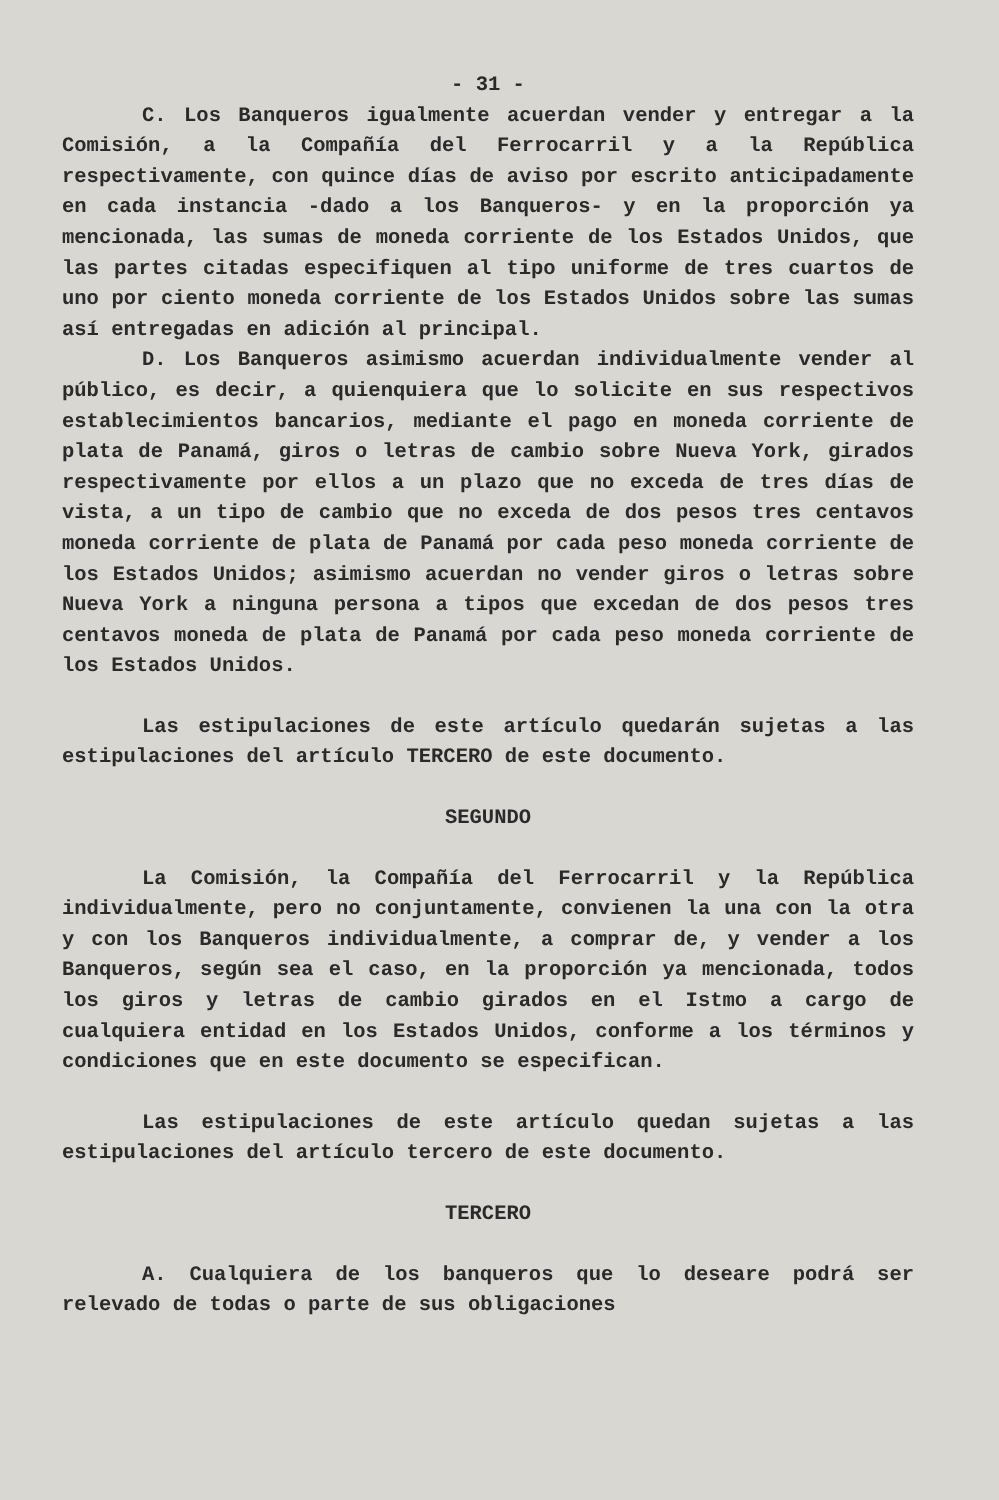- 31 -
C. Los Banqueros igualmente acuerdan vender y entregar a la Comisión, a la Compañía del Ferrocarril y a la República respectivamente, con quince días de aviso por escrito anticipadamente en cada instancia -dado a los Banqueros- y en la proporción ya mencionada, las sumas de moneda corriente de los Estados Unidos, que las partes citadas especifiquen al tipo uniforme de tres cuartos de uno por ciento moneda corriente de los Estados Unidos sobre las sumas así entregadas en adición al principal.
D. Los Banqueros asimismo acuerdan individualmente vender al público, es decir, a quienquiera que lo solicite en sus respectivos establecimientos bancarios, mediante el pago en moneda corriente de plata de Panamá, giros o letras de cambio sobre Nueva York, girados respectivamente por ellos a un plazo que no exceda de tres días de vista, a un tipo de cambio que no exceda de dos pesos tres centavos moneda corriente de plata de Panamá por cada peso moneda corriente de los Estados Unidos; asimismo acuerdan no vender giros o letras sobre Nueva York a ninguna persona a tipos que excedan de dos pesos tres centavos moneda de plata de Panamá por cada peso moneda corriente de los Estados Unidos.
Las estipulaciones de este artículo quedarán sujetas a las estipulaciones del artículo TERCERO de este documento.
SEGUNDO
La Comisión, la Compañía del Ferrocarril y la República individualmente, pero no conjuntamente, convienen la una con la otra y con los Banqueros individualmente, a comprar de, y vender a los Banqueros, según sea el caso, en la proporción ya mencionada, todos los giros y letras de cambio girados en el Istmo a cargo de cualquiera entidad en los Estados Unidos, conforme a los términos y condiciones que en este documento se especifican.
Las estipulaciones de este artículo quedan sujetas a las estipulaciones del artículo tercero de este documento.
TERCERO
A. Cualquiera de los banqueros que lo deseare podrá ser relevado de todas o parte de sus obligaciones